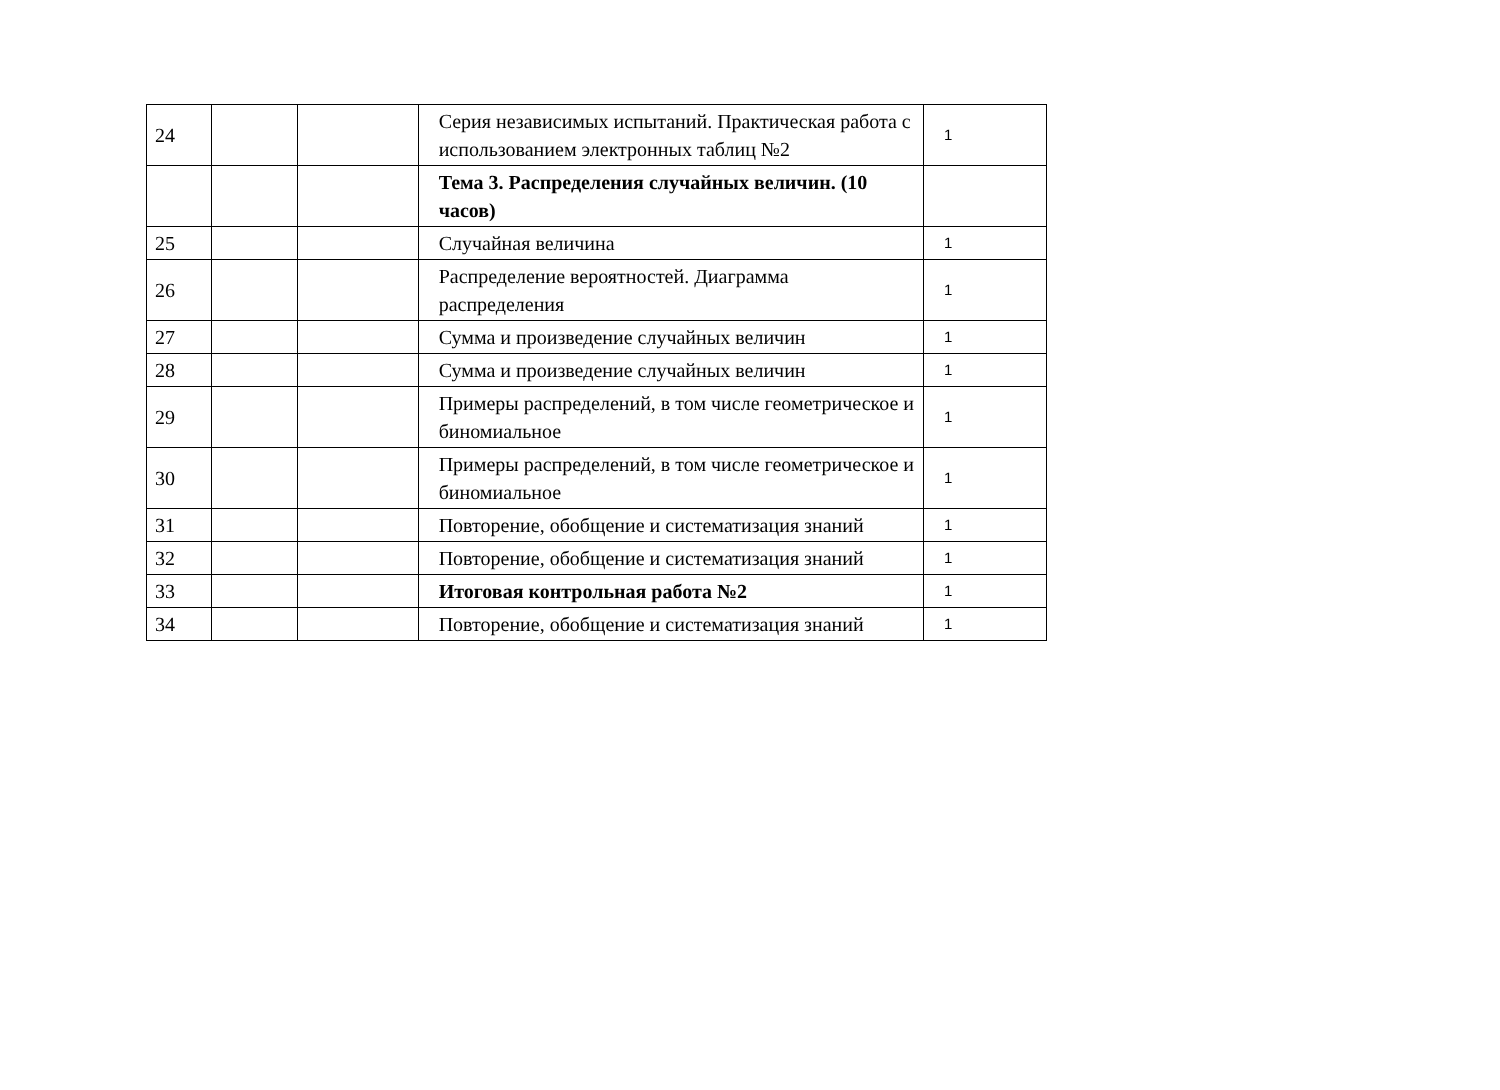| 24 | | | Серия независимых испытаний. Практическая работа с использованием электронных таблиц №2 | 1 |
| | | | Тема 3. Распределения случайных величин. (10 часов) | |
| 25 | | | Случайная величина | 1 |
| 26 | | | Распределение вероятностей. Диаграмма распределения | 1 |
| 27 | | | Сумма и произведение случайных величин | 1 |
| 28 | | | Сумма и произведение случайных величин | 1 |
| 29 | | | Примеры распределений, в том числе геометрическое и биномиальное | 1 |
| 30 | | | Примеры распределений, в том числе геометрическое и биномиальное | 1 |
| 31 | | | Повторение, обобщение и систематизация знаний | 1 |
| 32 | | | Повторение, обобщение и систематизация знаний | 1 |
| 33 | | | Итоговая контрольная работа №2 | 1 |
| 34 | | | Повторение, обобщение и систематизация знаний | 1 |